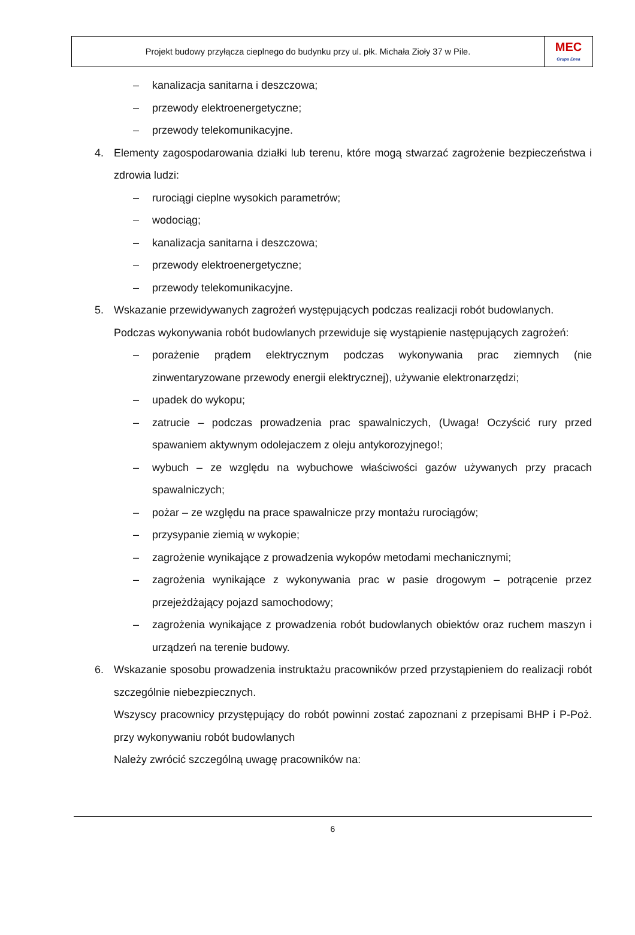Projekt budowy przyłącza cieplnego do budynku przy ul. płk. Michała Zioły 37 w Pile.
MEC
Grupa Enea
– kanalizacja sanitarna i deszczowa;
– przewody elektroenergetyczne;
– przewody telekomunikacyjne.
4. Elementy zagospodarowania działki lub terenu, które mogą stwarzać zagrożenie bezpieczeństwa i zdrowia ludzi:
– rurociągi cieplne wysokich parametrów;
– wodociąg;
– kanalizacja sanitarna i deszczowa;
– przewody elektroenergetyczne;
– przewody telekomunikacyjne.
5. Wskazanie przewidywanych zagrożeń występujących podczas realizacji robót budowlanych.
Podczas wykonywania robót budowlanych przewiduje się wystąpienie następujących zagrożeń:
– porażenie prądem elektrycznym podczas wykonywania prac ziemnych (nie zinwentaryzowane przewody energii elektrycznej), używanie elektronarzędzi;
– upadek do wykopu;
– zatrucie – podczas prowadzenia prac spawalniczych, (Uwaga! Oczyścić rury przed spawaniem aktywnym odolejaczem z oleju antykorozyjnego!;
– wybuch – ze względu na wybuchowe właściwości gazów używanych przy pracach spawalniczych;
– pożar – ze względu na prace spawalnicze przy montażu rurociągów;
– przysypanie ziemią w wykopie;
– zagrożenie wynikające z prowadzenia wykopów metodami mechanicznymi;
– zagrożenia wynikające z wykonywania prac w pasie drogowym – potrącenie przez przejeżdżający pojazd samochodowy;
– zagrożenia wynikające z prowadzenia robót budowlanych obiektów oraz ruchem maszyn i urządzeń na terenie budowy.
6. Wskazanie sposobu prowadzenia instruktażu pracowników przed przystąpieniem do realizacji robót szczególnie niebezpiecznych.
Wszyscy pracownicy przystępujący do robót powinni zostać zapoznani z przepisami BHP i P-Poż. przy wykonywaniu robót budowlanych
Należy zwrócić szczególną uwagę pracowników na:
6